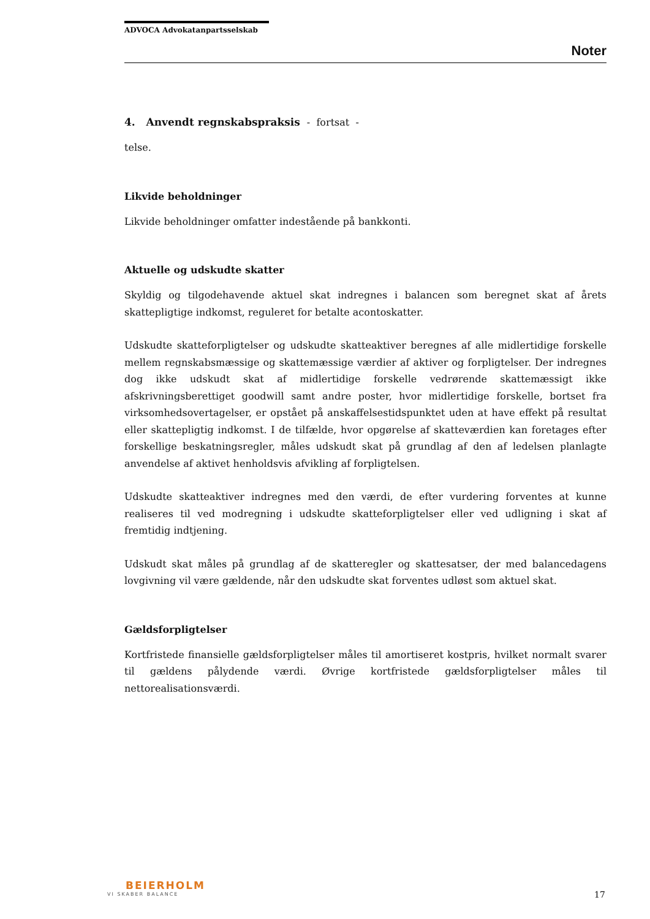ADVOCA Advokatanpartsselskab
Noter
4. Anvendt regnskabspraksis - fortsat -
telse.
Likvide beholdninger
Likvide beholdninger omfatter indestående på bankkonti.
Aktuelle og udskudte skatter
Skyldig og tilgodehavende aktuel skat indregnes i balancen som beregnet skat af årets skattepligtige indkomst, reguleret for betalte acontoskatter.
Udskudte skatteforpligtelser og udskudte skatteaktiver beregnes af alle midlertidige forskelle mellem regnskabsmæssige og skattemæssige værdier af aktiver og forpligtelser. Der indregnes dog ikke udskudt skat af midlertidige forskelle vedrørende skattemæssigt ikke afskrivningsberettiget goodwill samt andre poster, hvor midlertidige forskelle, bortset fra virksomhedsovertagelser, er opstået på anskaffelsestidspunktet uden at have effekt på resultat eller skattepligtig indkomst. I de tilfælde, hvor opgørelse af skatteværdien kan foretages efter forskellige beskatningsregler, måles udskudt skat på grundlag af den af ledelsen planlagte anvendelse af aktivet henholdsvis afvikling af forpligtelsen.
Udskudte skatteaktiver indregnes med den værdi, de efter vurdering forventes at kunne realiseres til ved modregning i udskudte skatteforpligtelser eller ved udligning i skat af fremtidig indtjening.
Udskudt skat måles på grundlag af de skatteregler og skattesatser, der med balancedagens lovgivning vil være gældende, når den udskudte skat forventes udløst som aktuel skat.
Gældsforpligtelser
Kortfristede finansielle gældsforpligtelser måles til amortiseret kostpris, hvilket normalt svarer til gældens pålydende værdi. Øvrige kortfristede gældsforpligtelser måles til nettorealisationsværdi.
BEIERHOLM
VI SKABER BALANCE
17